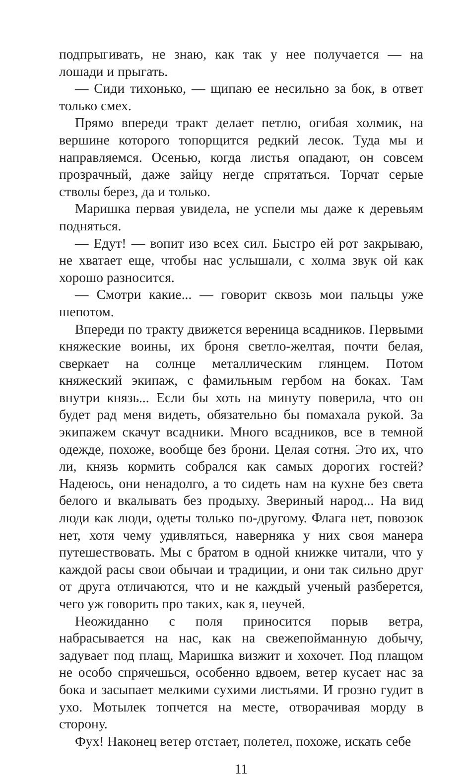подпрыгивать, не знаю, как так у нее получается — на лошади и прыгать.
— Сиди тихонько, — щипаю ее несильно за бок, в ответ только смех.
Прямо впереди тракт делает петлю, огибая холмик, на вершине которого топорщится редкий лесок. Туда мы и направляемся. Осенью, когда листья опадают, он совсем прозрачный, даже зайцу негде спрятаться. Торчат серые стволы берез, да и только.
Маришка первая увидела, не успели мы даже к деревьям подняться.
— Едут! — вопит изо всех сил. Быстро ей рот закрываю, не хватает еще, чтобы нас услышали, с холма звук ой как хорошо разносится.
— Смотри какие... — говорит сквозь мои пальцы уже шепотом.
Впереди по тракту движется вереница всадников. Первыми княжеские воины, их броня светло-желтая, почти белая, сверкает на солнце металлическим глянцем. Потом княжеский экипаж, с фамильным гербом на боках. Там внутри князь... Если бы хоть на минуту поверила, что он будет рад меня видеть, обязательно бы помахала рукой. За экипажем скачут всадники. Много всадников, все в темной одежде, похоже, вообще без брони. Целая сотня. Это их, что ли, князь кормить собрался как самых дорогих гостей? Надеюсь, они ненадолго, а то сидеть нам на кухне без света белого и вкалывать без продыху. Звериный народ... На вид люди как люди, одеты только по-другому. Флага нет, повозок нет, хотя чему удивляться, наверняка у них своя манера путешествовать. Мы с братом в одной книжке читали, что у каждой расы свои обычаи и традиции, и они так сильно друг от друга отличаются, что и не каждый ученый разберется, чего уж говорить про таких, как я, неучей.
Неожиданно с поля приносится порыв ветра, набрасывается на нас, как на свежепойманную добычу, задувает под плащ, Маришка визжит и хохочет. Под плащом не особо спрячешься, особенно вдвоем, ветер кусает нас за бока и засыпает мелкими сухими листьями. И грозно гудит в ухо. Мотылек топчется на месте, отворачивая морду в сторону.
Фух! Наконец ветер отстает, полетел, похоже, искать себе
11